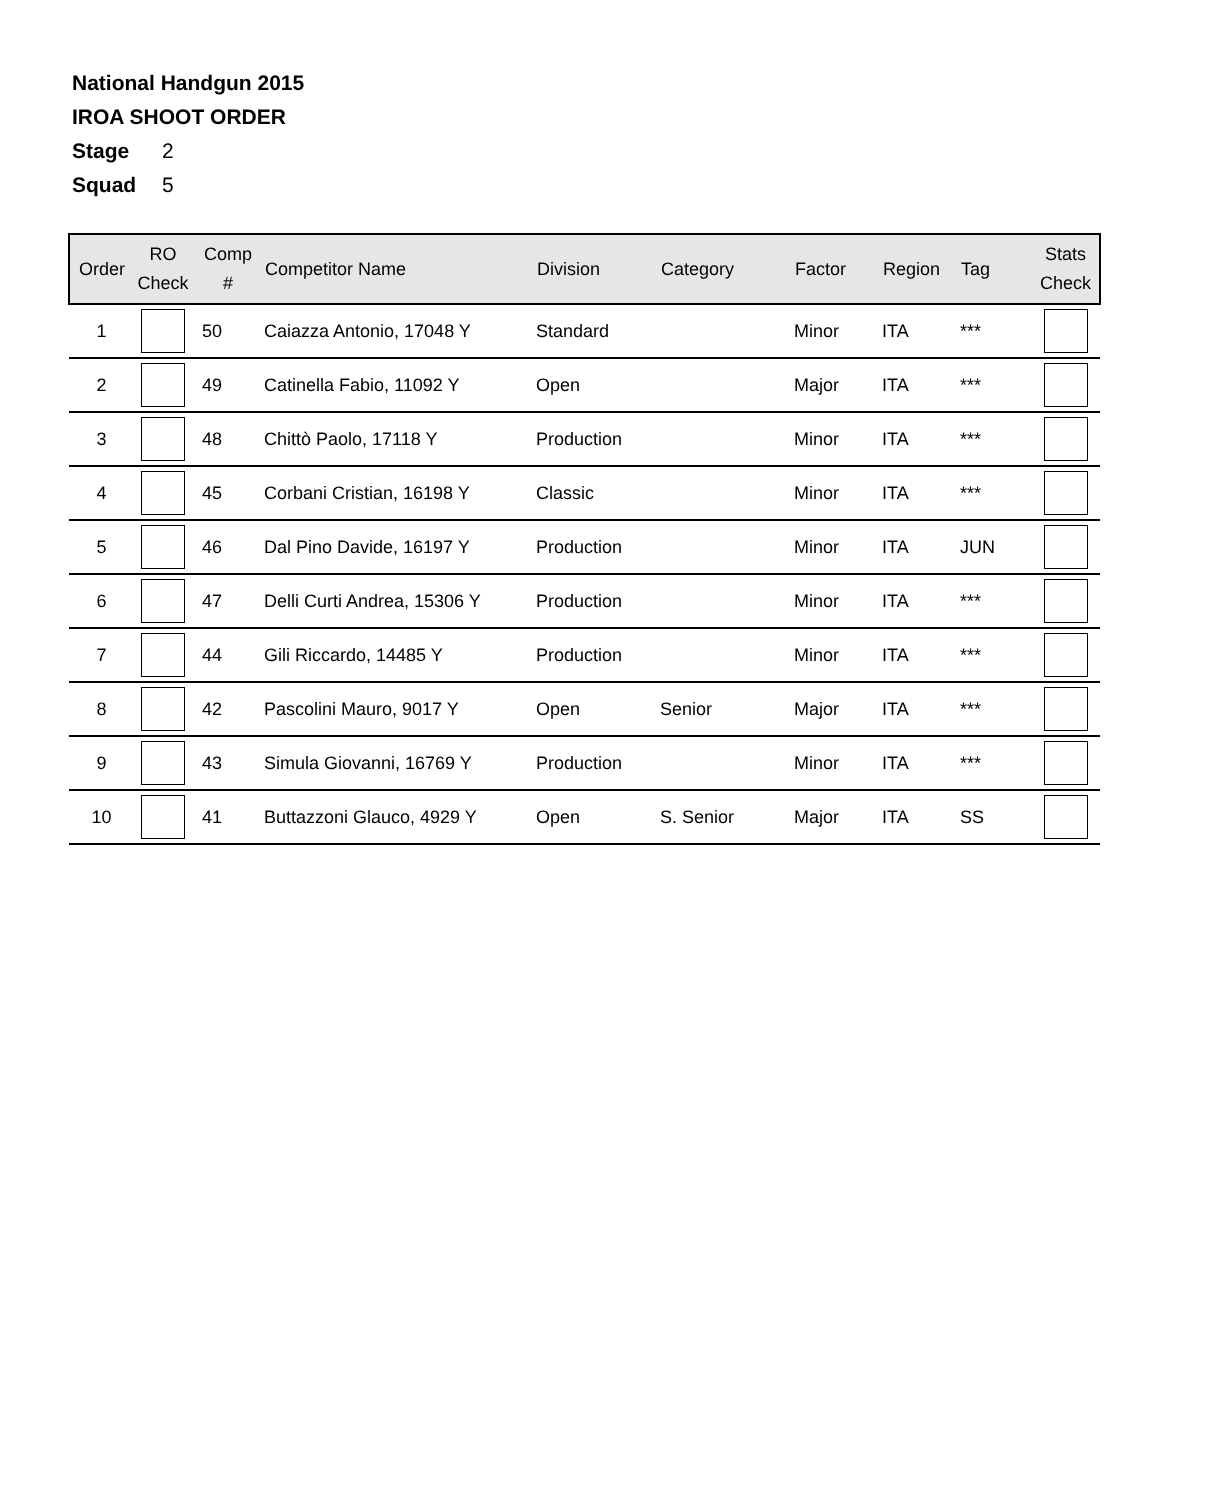National Handgun 2015
IROA SHOOT ORDER
Stage 2
Squad 5
| Order | RO Check | Comp # | Competitor Name | Division | Category | Factor | Region | Tag | Stats Check |
| --- | --- | --- | --- | --- | --- | --- | --- | --- | --- |
| 1 | | 50 | Caiazza Antonio, 17048 Y | Standard | | Minor | ITA | *** | |
| 2 | | 49 | Catinella Fabio, 11092 Y | Open | | Major | ITA | *** | |
| 3 | | 48 | Chittò Paolo, 17118 Y | Production | | Minor | ITA | *** | |
| 4 | | 45 | Corbani Cristian, 16198 Y | Classic | | Minor | ITA | *** | |
| 5 | | 46 | Dal Pino Davide, 16197 Y | Production | | Minor | ITA | JUN | |
| 6 | | 47 | Delli Curti Andrea, 15306 Y | Production | | Minor | ITA | *** | |
| 7 | | 44 | Gili Riccardo, 14485 Y | Production | | Minor | ITA | *** | |
| 8 | | 42 | Pascolini Mauro, 9017 Y | Open | Senior | Major | ITA | *** | |
| 9 | | 43 | Simula Giovanni, 16769 Y | Production | | Minor | ITA | *** | |
| 10 | | 41 | Buttazzoni Glauco, 4929 Y | Open | S. Senior | Major | ITA | SS | |